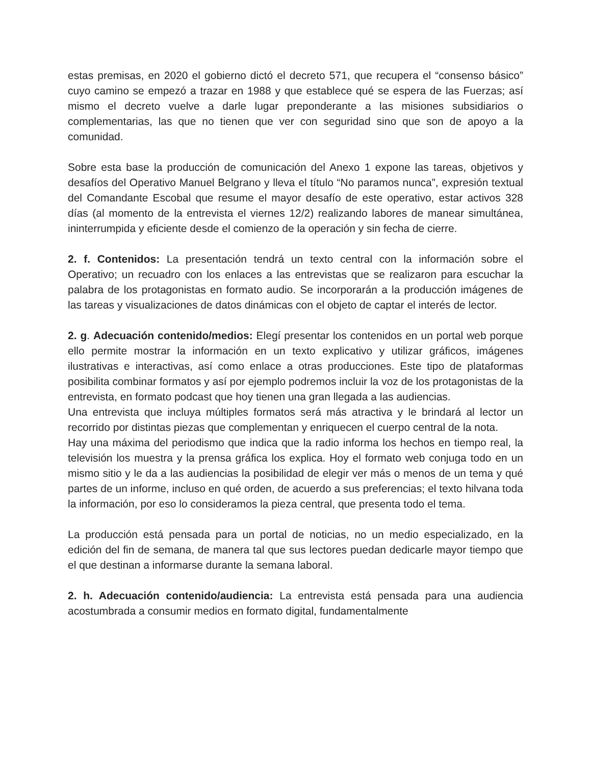estas premisas, en 2020 el gobierno dictó el decreto 571, que recupera el “consenso básico” cuyo camino se empezó a trazar en 1988 y que establece qué se espera de las Fuerzas; así mismo el decreto vuelve a darle lugar preponderante a las misiones subsidiarios o complementarias, las que no tienen que ver con seguridad sino que son de apoyo a la comunidad.
Sobre esta base la producción de comunicación del Anexo 1 expone las tareas, objetivos y desafíos del Operativo Manuel Belgrano y lleva el título “No paramos nunca”, expresión textual del Comandante Escobal que resume el mayor desafío de este operativo, estar activos 328 días (al momento de la entrevista el viernes 12/2) realizando labores de manear simultánea, ininterrumpida y eficiente desde el comienzo de la operación y sin fecha de cierre.
2. f. Contenidos: La presentación tendrá un texto central con la información sobre el Operativo; un recuadro con los enlaces a las entrevistas que se realizaron para escuchar la palabra de los protagonistas en formato audio. Se incorporarán a la producción imágenes de las tareas y visualizaciones de datos dinámicas con el objeto de captar el interés de lector.
2. g. Adecuación contenido/medios: Elegí presentar los contenidos en un portal web porque ello permite mostrar la información en un texto explicativo y utilizar gráficos, imágenes ilustrativas e interactivas, así como enlace a otras producciones. Este tipo de plataformas posibilita combinar formatos y así por ejemplo podremos incluir la voz de los protagonistas de la entrevista, en formato podcast que hoy tienen una gran llegada a las audiencias.
Una entrevista que incluya múltiples formatos será más atractiva y le brindará al lector un recorrido por distintas piezas que complementan y enriquecen el cuerpo central de la nota.
Hay una máxima del periodismo que indica que la radio informa los hechos en tiempo real, la televisión los muestra y la prensa gráfica los explica. Hoy el formato web conjuga todo en un mismo sitio y le da a las audiencias la posibilidad de elegir ver más o menos de un tema y qué partes de un informe, incluso en qué orden, de acuerdo a sus preferencias; el texto hilvana toda la información, por eso lo consideramos la pieza central, que presenta todo el tema.
La producción está pensada para un portal de noticias, no un medio especializado, en la edición del fin de semana, de manera tal que sus lectores puedan dedicarle mayor tiempo que el que destinan a informarse durante la semana laboral.
2. h. Adecuación contenido/audiencia: La entrevista está pensada para una audiencia acostumbrada a consumir medios en formato digital, fundamentalmente